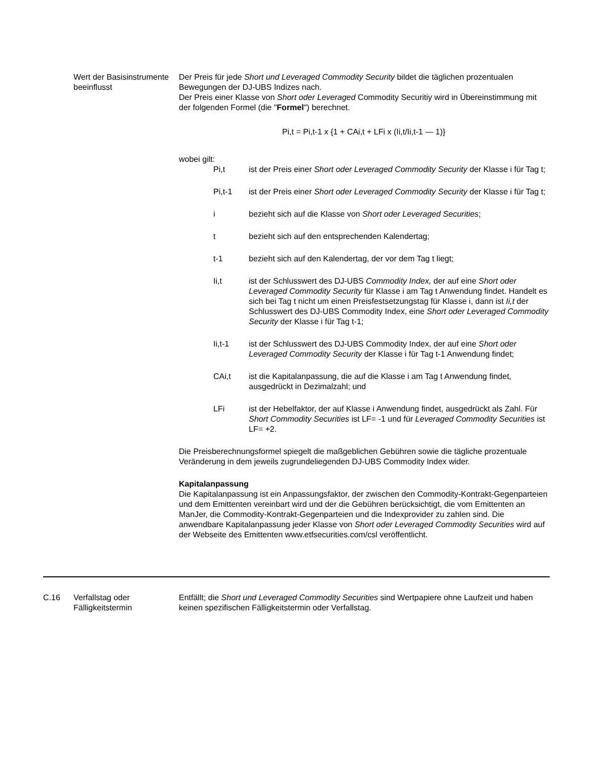Wert der Basisinstrumente beeinflusst
Der Preis für jede Short und Leveraged Commodity Security bildet die täglichen prozentualen Bewegungen der DJ-UBS Indizes nach.
Der Preis einer Klasse von Short oder Leveraged Commodity Securitiy wird in Übereinstimmung mit der folgenden Formel (die "Formel") berechnet.
Pi,t = Pi,t-1 x {1 + CAi,t + LFi x (Ii,t/Ii,t-1 — 1)}
wobei gilt:
Pi,t ist der Preis einer Short oder Leveraged Commodity Security der Klasse i für Tag t;
Pi,t-1 ist der Preis einer Short oder Leveraged Commodity Security der Klasse i für Tag t;
i bezieht sich auf die Klasse von Short oder Leveraged Securities;
t bezieht sich auf den entsprechenden Kalendertag;
t-1 bezieht sich auf den Kalendertag, der vor dem Tag t liegt;
Ii,t ist der Schlusswert des DJ-UBS Commodity Index, der auf eine Short oder Leveraged Commodity Security für Klasse i am Tag t Anwendung findet. Handelt es sich bei Tag t nicht um einen Preisfestsetzungstag für Klasse i, dann ist Ii,t der Schlusswert des DJ-UBS Commodity Index, eine Short oder Leveraged Commodity Security der Klasse i für Tag t-1;
Ii,t-1 ist der Schlusswert des DJ-UBS Commodity Index, der auf eine Short oder Leveraged Commodity Security der Klasse i für Tag t-1 Anwendung findet;
CAi,t ist die Kapitalanpassung, die auf die Klasse i am Tag t Anwendung findet, ausgedrückt in Dezimalzahl; und
LFi ist der Hebelfaktor, der auf Klasse i Anwendung findet, ausgedrückt als Zahl. Für Short Commodity Securities ist LF= -1 und für Leveraged Commodity Securities ist LF= +2.
Die Preisberechnungsformel spiegelt die maßgeblichen Gebühren sowie die tägliche prozentuale Veränderung in dem jeweils zugrundeliegenden DJ-UBS Commodity Index wider.
Kapitalanpassung
Die Kapitalanpassung ist ein Anpassungsfaktor, der zwischen den Commodity-Kontrakt-Gegenparteien und dem Emittenten vereinbart wird und der die Gebühren berücksichtigt, die vom Emittenten an ManJer, die Commodity-Kontrakt-Gegenparteien und die Indexprovider zu zahlen sind. Die anwendbare Kapitalanpassung jeder Klasse von Short oder Leveraged Commodity Securities wird auf der Webseite des Emittenten www.etfsecurities.com/csl veröffentlicht.
C.16 Verfallstag oder Fälligkeitstermin
Entfällt; die Short und Leveraged Commodity Securities sind Wertpapiere ohne Laufzeit und haben keinen spezifischen Fälligkeitstermin oder Verfallstag.